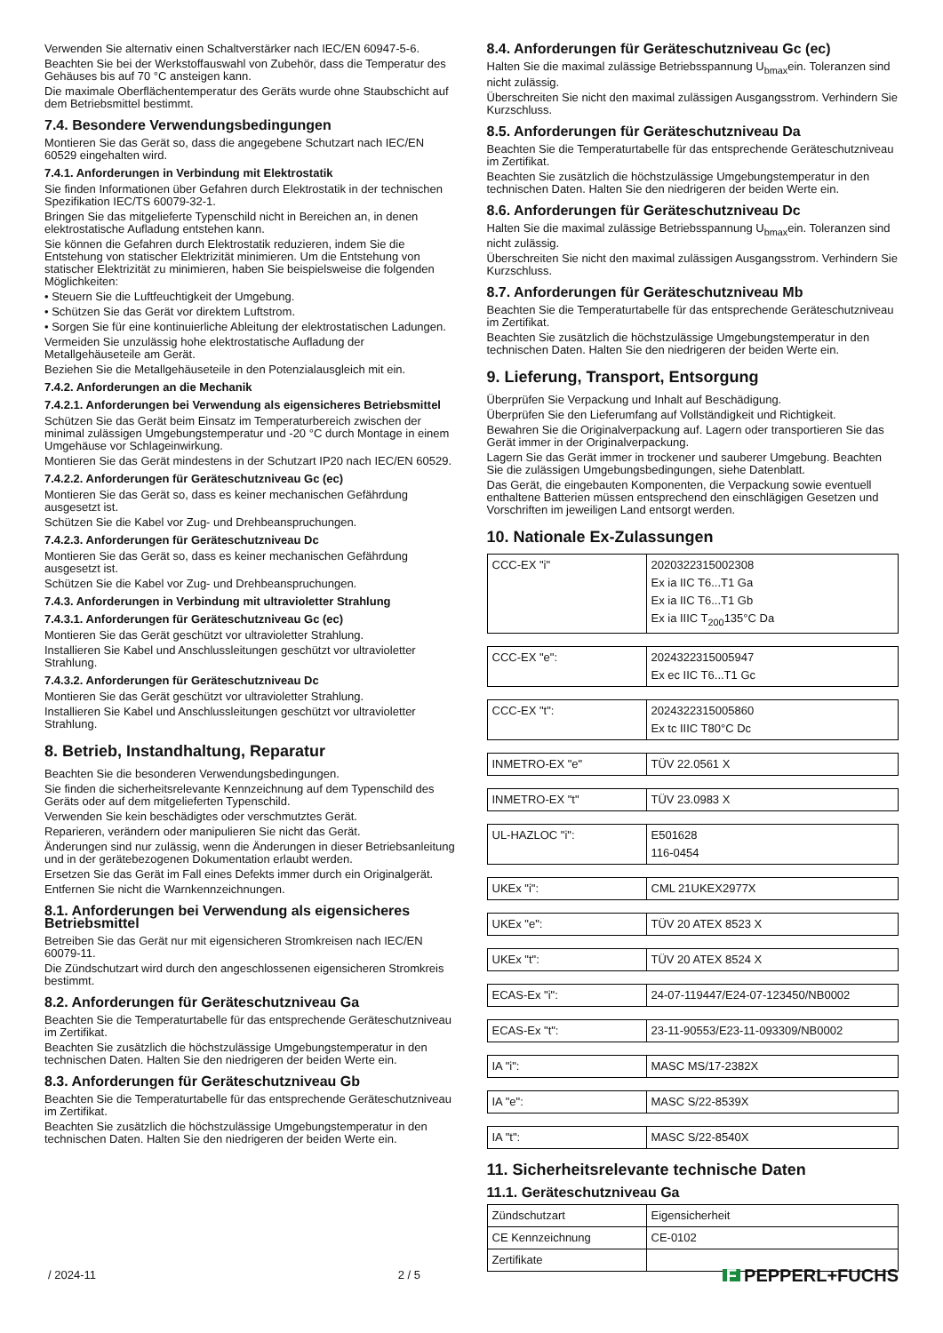Verwenden Sie alternativ einen Schaltverstärker nach IEC/EN 60947-5-6.
Beachten Sie bei der Werkstoffauswahl von Zubehör, dass die Temperatur des Gehäuses bis auf 70 °C ansteigen kann.
Die maximale Oberflächentemperatur des Geräts wurde ohne Staubschicht auf dem Betriebsmittel bestimmt.
7.4. Besondere Verwendungsbedingungen
Montieren Sie das Gerät so, dass die angegebene Schutzart nach IEC/EN 60529 eingehalten wird.
7.4.1. Anforderungen in Verbindung mit Elektrostatik
Sie finden Informationen über Gefahren durch Elektrostatik in der technischen Spezifikation IEC/TS 60079-32-1.
Bringen Sie das mitgelieferte Typenschild nicht in Bereichen an, in denen elektrostatische Aufladung entstehen kann.
Sie können die Gefahren durch Elektrostatik reduzieren, indem Sie die Entstehung von statischer Elektrizität minimieren. Um die Entstehung von statischer Elektrizität zu minimieren, haben Sie beispielsweise die folgenden Möglichkeiten:
• Steuern Sie die Luftfeuchtigkeit der Umgebung.
• Schützen Sie das Gerät vor direktem Luftstrom.
• Sorgen Sie für eine kontinuierliche Ableitung der elektrostatischen Ladungen.
Vermeiden Sie unzulässig hohe elektrostatische Aufladung der Metallgehäuseteile am Gerät.
Beziehen Sie die Metallgehäuseteile in den Potenzialausgleich mit ein.
7.4.2. Anforderungen an die Mechanik
7.4.2.1. Anforderungen bei Verwendung als eigensicheres Betriebsmittel
Schützen Sie das Gerät beim Einsatz im Temperaturbereich zwischen der minimal zulässigen Umgebungstemperatur und -20 °C durch Montage in einem Umgehäuse vor Schlageinwirkung.
Montieren Sie das Gerät mindestens in der Schutzart IP20 nach IEC/EN 60529.
7.4.2.2. Anforderungen für Geräteschutzniveau Gc (ec)
Montieren Sie das Gerät so, dass es keiner mechanischen Gefährdung ausgesetzt ist.
Schützen Sie die Kabel vor Zug- und Drehbeanspruchungen.
7.4.2.3. Anforderungen für Geräteschutzniveau Dc
Montieren Sie das Gerät so, dass es keiner mechanischen Gefährdung ausgesetzt ist.
Schützen Sie die Kabel vor Zug- und Drehbeanspruchungen.
7.4.3. Anforderungen in Verbindung mit ultravioletter Strahlung
7.4.3.1. Anforderungen für Geräteschutzniveau Gc (ec)
Montieren Sie das Gerät geschützt vor ultravioletter Strahlung.
Installieren Sie Kabel und Anschlussleitungen geschützt vor ultravioletter Strahlung.
7.4.3.2. Anforderungen für Geräteschutzniveau Dc
Montieren Sie das Gerät geschützt vor ultravioletter Strahlung.
Installieren Sie Kabel und Anschlussleitungen geschützt vor ultravioletter Strahlung.
8. Betrieb, Instandhaltung, Reparatur
Beachten Sie die besonderen Verwendungsbedingungen.
Sie finden die sicherheitsrelevante Kennzeichnung auf dem Typenschild des Geräts oder auf dem mitgelieferten Typenschild.
Verwenden Sie kein beschädigtes oder verschmutztes Gerät.
Reparieren, verändern oder manipulieren Sie nicht das Gerät.
Änderungen sind nur zulässig, wenn die Änderungen in dieser Betriebsanleitung und in der gerätebezogenen Dokumentation erlaubt werden.
Ersetzen Sie das Gerät im Fall eines Defekts immer durch ein Originalgerät.
Entfernen Sie nicht die Warnkennzeichnungen.
8.1. Anforderungen bei Verwendung als eigensicheres Betriebsmittel
Betreiben Sie das Gerät nur mit eigensicheren Stromkreisen nach IEC/EN 60079-11.
Die Zündschutzart wird durch den angeschlossenen eigensicheren Stromkreis bestimmt.
8.2. Anforderungen für Geräteschutzniveau Ga
Beachten Sie die Temperaturtabelle für das entsprechende Geräteschutzniveau im Zertifikat.
Beachten Sie zusätzlich die höchstzulässige Umgebungstemperatur in den technischen Daten. Halten Sie den niedrigeren der beiden Werte ein.
8.3. Anforderungen für Geräteschutzniveau Gb
Beachten Sie die Temperaturtabelle für das entsprechende Geräteschutzniveau im Zertifikat.
Beachten Sie zusätzlich die höchstzulässige Umgebungstemperatur in den technischen Daten. Halten Sie den niedrigeren der beiden Werte ein.
8.4. Anforderungen für Geräteschutzniveau Gc (ec)
Halten Sie die maximal zulässige Betriebsspannung U<sub>bmax</sub>ein. Toleranzen sind nicht zulässig.
Überschreiten Sie nicht den maximal zulässigen Ausgangsstrom. Verhindern Sie Kurzschluss.
8.5. Anforderungen für Geräteschutzniveau Da
Beachten Sie die Temperaturtabelle für das entsprechende Geräteschutzniveau im Zertifikat.
Beachten Sie zusätzlich die höchstzulässige Umgebungstemperatur in den technischen Daten. Halten Sie den niedrigeren der beiden Werte ein.
8.6. Anforderungen für Geräteschutzniveau Dc
Halten Sie die maximal zulässige Betriebsspannung U<sub>bmax</sub>ein. Toleranzen sind nicht zulässig.
Überschreiten Sie nicht den maximal zulässigen Ausgangsstrom. Verhindern Sie Kurzschluss.
8.7. Anforderungen für Geräteschutzniveau Mb
Beachten Sie die Temperaturtabelle für das entsprechende Geräteschutzniveau im Zertifikat.
Beachten Sie zusätzlich die höchstzulässige Umgebungstemperatur in den technischen Daten. Halten Sie den niedrigeren der beiden Werte ein.
9. Lieferung, Transport, Entsorgung
Überprüfen Sie Verpackung und Inhalt auf Beschädigung.
Überprüfen Sie den Lieferumfang auf Vollständigkeit und Richtigkeit.
Bewahren Sie die Originalverpackung auf. Lagern oder transportieren Sie das Gerät immer in der Originalverpackung.
Lagern Sie das Gerät immer in trockener und sauberer Umgebung. Beachten Sie die zulässigen Umgebungsbedingungen, siehe Datenblatt.
Das Gerät, die eingebauten Komponenten, die Verpackung sowie eventuell enthaltene Batterien müssen entsprechend den einschlägigen Gesetzen und Vorschriften im jeweiligen Land entsorgt werden.
10. Nationale Ex-Zulassungen
| CCC-EX "i" | 2020322315002308 Ex ia IIC T6...T1 Ga Ex ia IIC T6...T1 Gb Ex ia IIIC T<sub>200</sub>135°C Da |
| CCC-EX "e": | 2024322315005947 Ex ec IIC T6...T1 Gc |
| CCC-EX "t": | 2024322315005860 Ex tc IIIC T80°C Dc |
| INMETRO-EX "e" | TÜV 22.0561 X |
| INMETRO-EX "t" | TÜV 23.0983 X |
| UL-HAZLOC "i": | E501628 116-0454 |
| UKEx "i": | CML 21UKEX2977X |
| UKEx "e": | TÜV 20 ATEX 8523 X |
| UKEx "t": | TÜV 20 ATEX 8524 X |
| ECAS-Ex "i": | 24-07-119447/E24-07-123450/NB0002 |
| ECAS-Ex "t": | 23-11-90553/E23-11-093309/NB0002 |
| IA "i": | MASC MS/17-2382X |
| IA "e": | MASC S/22-8539X |
| IA "t": | MASC S/22-8540X |
11. Sicherheitsrelevante technische Daten
11.1. Geräteschutzniveau Ga
| Zündschutzart | Eigensicherheit |
| CE Kennzeichnung | CE-0102 |
| Zertifikate | |
/ 2024-11 2 / 5 F PEPPERL+FUCHS